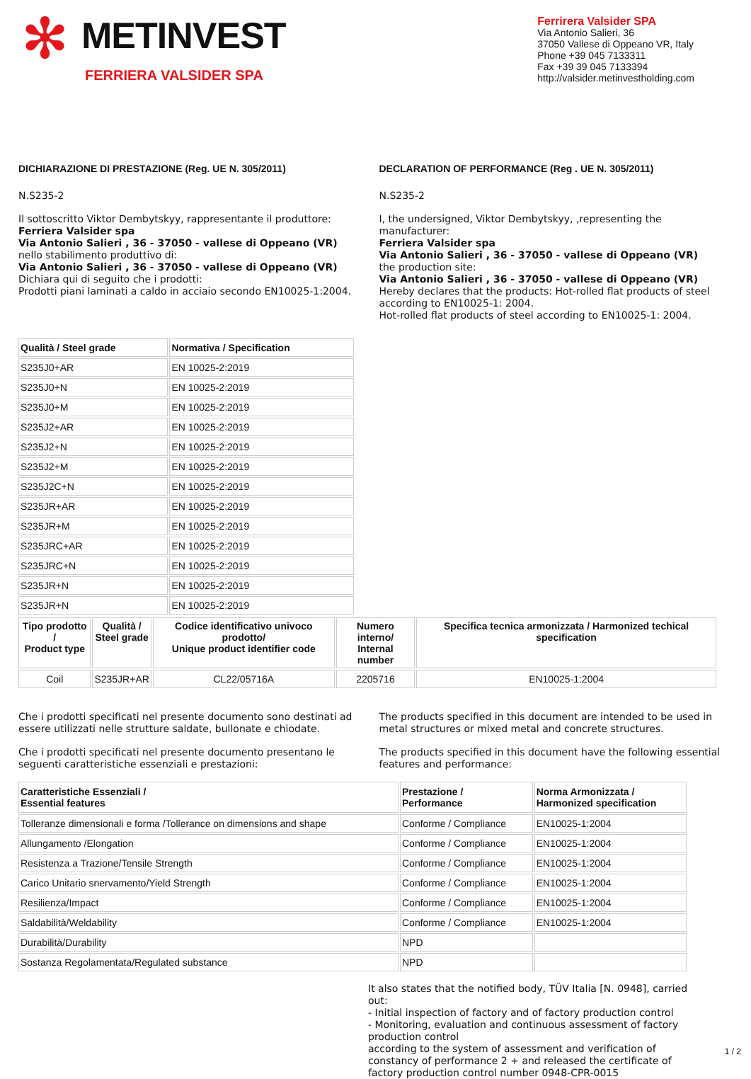✻
METINVEST
FERRIERA VALSIDER SPA
Ferrirera Valsider SPA
Via Antonio Salieri, 36
37050 Vallese di Oppeano VR, Italy
Phone +39 045 7133311
Fax +39 39 045 7133394
http://valsider.metinvestholding.com
DICHIARAZIONE DI PRESTAZIONE (Reg. UE N. 305/2011)
N.S235-2
Il sottoscritto Viktor Dembytskyy, rappresentante il produttore:
Ferriera Valsider spa
Via Antonio Salieri , 36 - 37050 - vallese di Oppeano (VR)
nello stabilimento produttivo di:
Via Antonio Salieri , 36 - 37050 - vallese di Oppeano (VR)
Dichiara qui di seguito che i prodotti:
Prodotti piani laminati a caldo in acciaio secondo EN10025-1:2004.
DECLARATION OF PERFORMANCE (Reg . UE N. 305/2011)
N.S235-2
I, the undersigned, Viktor Dembytskyy, ,representing the manufacturer:
Ferriera Valsider spa
Via Antonio Salieri , 36 - 37050 - vallese di Oppeano (VR)
the production site:
Via Antonio Salieri , 36 - 37050 - vallese di Oppeano (VR)
Hereby declares that the products: Hot-rolled flat products of steel according to EN10025-1: 2004.
Hot-rolled flat products of steel according to EN10025-1: 2004.
| Qualità / Steel grade | Normativa / Specification |
| --- | --- |
| S235J0+AR | EN 10025-2:2019 |
| S235J0+N | EN 10025-2:2019 |
| S235J0+M | EN 10025-2:2019 |
| S235J2+AR | EN 10025-2:2019 |
| S235J2+N | EN 10025-2:2019 |
| S235J2+M | EN 10025-2:2019 |
| S235J2C+N | EN 10025-2:2019 |
| S235JR+AR | EN 10025-2:2019 |
| S235JR+M | EN 10025-2:2019 |
| S235JRC+AR | EN 10025-2:2019 |
| S235JRC+N | EN 10025-2:2019 |
| S235JR+N | EN 10025-2:2019 |
| S235JR+N | EN 10025-2:2019 |
| Tipo prodotto / Product type | Qualità / Steel grade | Codice identificativo univoco prodotto/ Unique product identifier code | Numero interno/ Internal number | Specifica tecnica armonizzata / Harmonized techical specification |
| --- | --- | --- | --- | --- |
| Coil | S235JR+AR | CL22/05716A | 2205716 | EN10025-1:2004 |
Che i prodotti specificati nel presente documento sono destinati ad essere utilizzati nelle strutture saldate, bullonate e chiodate.
Che i prodotti specificati nel presente documento presentano le seguenti caratteristiche essenziali e prestazioni:
The products specified in this document are intended to be used in metal structures or mixed metal and concrete structures.
The products specified in this document have the following essential features and performance:
| Caratteristiche Essenziali / Essential features | Prestazione / Performance | Norma Armonizzata / Harmonized specification |
| --- | --- | --- |
| Tolleranze dimensionali e forma /Tollerance on dimensions and shape | Conforme / Compliance | EN10025-1:2004 |
| Allungamento /Elongation | Conforme / Compliance | EN10025-1:2004 |
| Resistenza a Trazione/Tensile Strength | Conforme / Compliance | EN10025-1:2004 |
| Carico Unitario snervamento/Yield Strength | Conforme / Compliance | EN10025-1:2004 |
| Resilienza/Impact | Conforme / Compliance | EN10025-1:2004 |
| Saldabilità/Weldability | Conforme / Compliance | EN10025-1:2004 |
| Durabilità/Durability | NPD | |
| Sostanza Regolamentata/Regulated substance | NPD | |
It also states that the notified body, TÜV Italia [N. 0948], carried out:
- Initial inspection of factory and of factory production control
- Monitoring, evaluation and continuous assessment of factory production control
according to the system of assessment and verification of constancy of performance 2 + and released the certificate of factory production control number 0948-CPR-0015
1 / 2